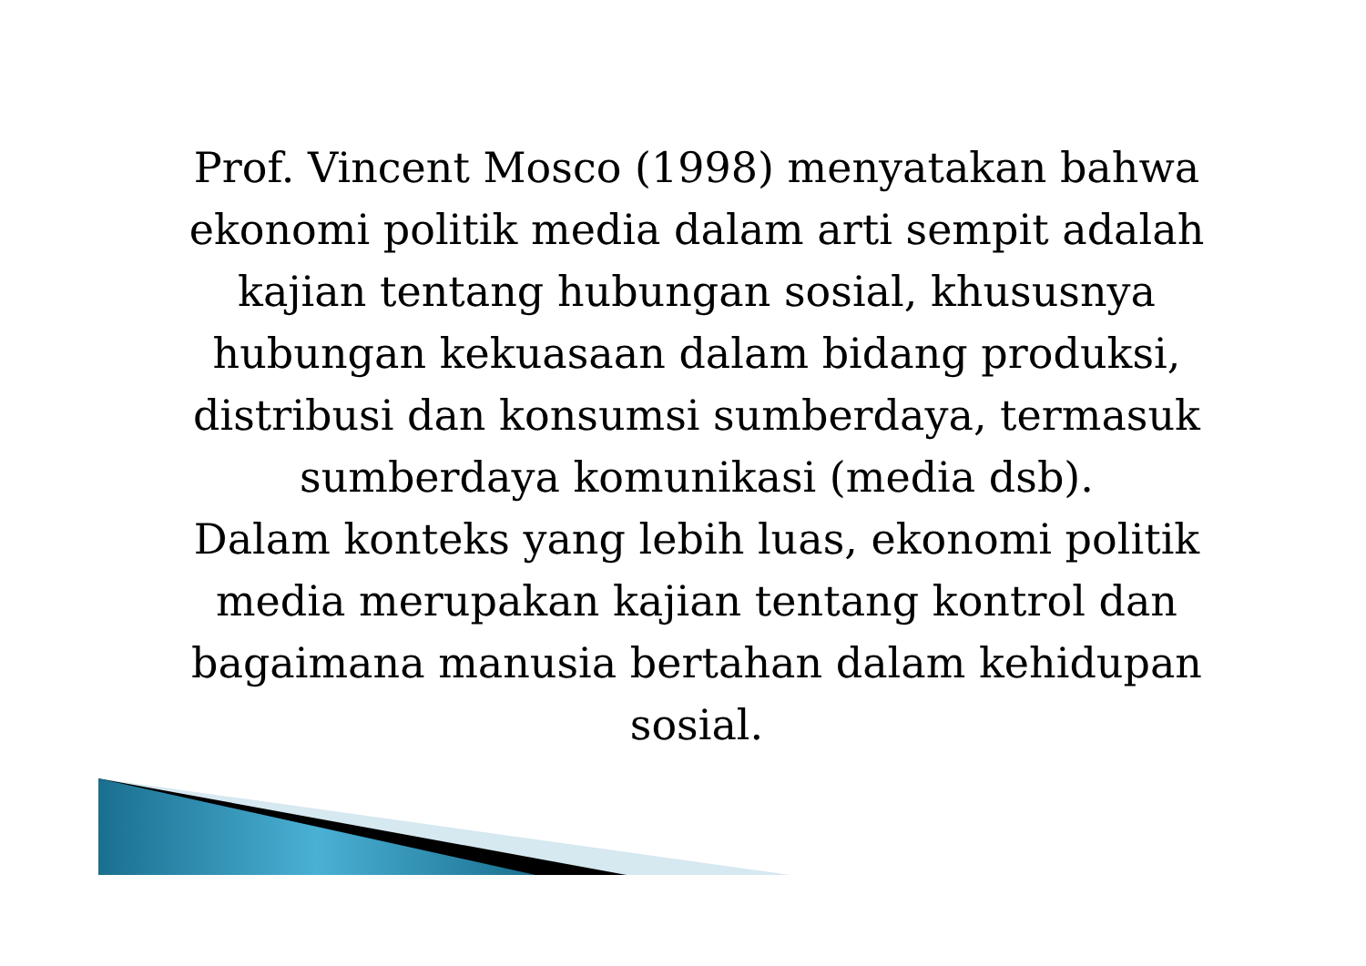Prof. Vincent Mosco (1998) menyatakan bahwa ekonomi politik media dalam arti sempit adalah kajian tentang hubungan sosial, khususnya hubungan kekuasaan dalam bidang produksi, distribusi dan konsumsi sumberdaya, termasuk sumberdaya komunikasi (media dsb).
Dalam konteks yang lebih luas, ekonomi politik media merupakan kajian tentang kontrol dan bagaimana manusia bertahan dalam kehidupan sosial.